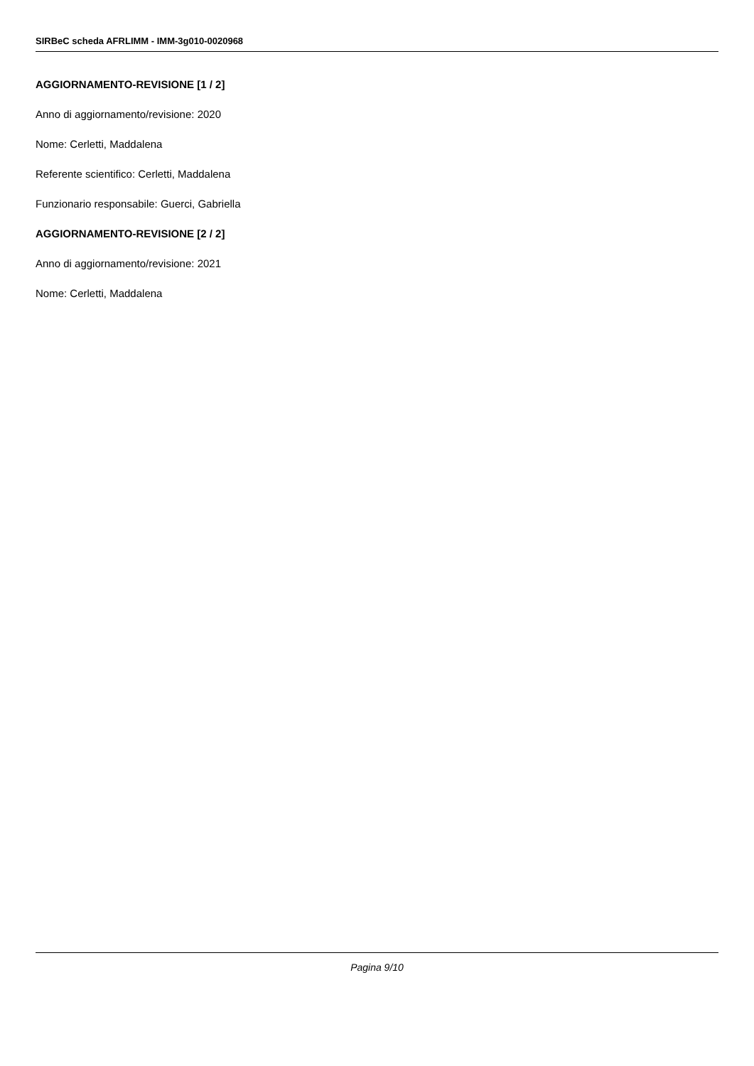SIRBeC scheda AFRLIMM - IMM-3g010-0020968
AGGIORNAMENTO-REVISIONE [1 / 2]
Anno di aggiornamento/revisione: 2020
Nome: Cerletti, Maddalena
Referente scientifico: Cerletti, Maddalena
Funzionario responsabile: Guerci, Gabriella
AGGIORNAMENTO-REVISIONE [2 / 2]
Anno di aggiornamento/revisione: 2021
Nome: Cerletti, Maddalena
Pagina 9/10